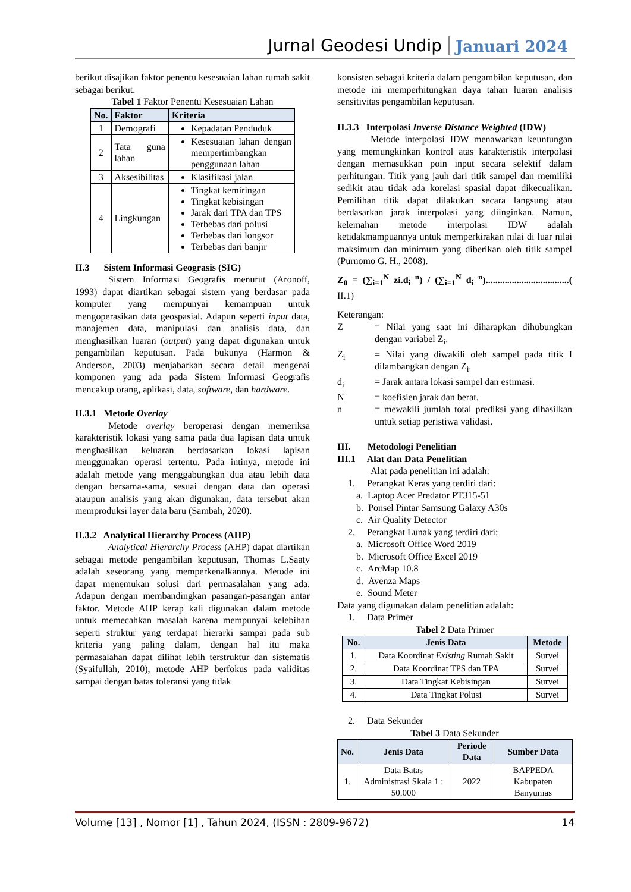Jurnal Geodesi Undip Januari 2024
berikut disajikan faktor penentu kesesuaian lahan rumah sakit sebagai berikut.
Tabel 1 Faktor Penentu Kesesuaian Lahan
| No. | Faktor | Kriteria |
| --- | --- | --- |
| 1 | Demografi | Kepadatan Penduduk |
| 2 | Tata guna lahan | Kesesuaian lahan dengan mempertimbangkan penggunaan lahan |
| 3 | Aksesibilitas | Klasifikasi jalan |
| 4 | Lingkungan | Tingkat kemiringan Tingkat kebisingan Jarak dari TPA dan TPS Terbebas dari polusi Terbebas dari longsor Terbebas dari banjir |
II.3 Sistem Informasi Geograsis (SIG)
Sistem Informasi Geografis menurut (Aronoff, 1993) dapat diartikan sebagai sistem yang berdasar pada komputer yang mempunyai kemampuan untuk mengoperasikan data geospasial. Adapun seperti input data, manajemen data, manipulasi dan analisis data, dan menghasilkan luaran (output) yang dapat digunakan untuk pengambilan keputusan. Pada bukunya (Harmon & Anderson, 2003) menjabarkan secara detail mengenai komponen yang ada pada Sistem Informasi Geografis mencakup orang, aplikasi, data, software, dan hardware.
II.3.1 Metode Overlay
Metode overlay beroperasi dengan memeriksa karakteristik lokasi yang sama pada dua lapisan data untuk menghasilkan keluaran berdasarkan lokasi lapisan menggunakan operasi tertentu. Pada intinya, metode ini adalah metode yang menggabungkan dua atau lebih data dengan bersama-sama, sesuai dengan data dan operasi ataupun analisis yang akan digunakan, data tersebut akan memproduksi layer data baru (Sambah, 2020).
II.3.2 Analytical Hierarchy Process (AHP)
Analytical Hierarchy Process (AHP) dapat diartikan sebagai metode pengambilan keputusan, Thomas L.Saaty adalah seseorang yang memperkenalkannya. Metode ini dapat menemukan solusi dari permasalahan yang ada. Adapun dengan membandingkan pasangan-pasangan antar faktor. Metode AHP kerap kali digunakan dalam metode untuk memecahkan masalah karena mempunyai kelebihan seperti struktur yang terdapat hierarki sampai pada sub kriteria yang paling dalam, dengan hal itu maka permasalahan dapat dilihat lebih terstruktur dan sistematis (Syaifullah, 2010), metode AHP berfokus pada validitas sampai dengan batas toleransi yang tidak
konsisten sebagai kriteria dalam pengambilan keputusan, dan metode ini memperhitungkan daya tahan luaran analisis sensitivitas pengambilan keputusan.
II.3.3 Interpolasi Inverse Distance Weighted (IDW)
Metode interpolasi IDW menawarkan keuntungan yang memungkinkan kontrol atas karakteristik interpolasi dengan memasukkan poin input secara selektif dalam perhitungan. Titik yang jauh dari titik sampel dan memiliki sedikit atau tidak ada korelasi spasial dapat dikecualikan. Pemilihan titik dapat dilakukan secara langsung atau berdasarkan jarak interpolasi yang diinginkan. Namun, kelemahan metode interpolasi IDW adalah ketidakmampuannya untuk memperkirakan nilai di luar nilai maksimum dan minimum yang diberikan oleh titik sampel (Purnomo G. H., 2008).
Z<sub>0</sub> = (∑<sub>i=1</sub><sup>N</sup> zi.d<sub>i</sub><sup>−n</sup>) / (∑<sub>i=1</sub><sup>N</sup> d<sub>i</sub><sup>−n</sup>)...................................( II.1)
Keterangan:
Z = Nilai yang saat ini diharapkan dihubungkan dengan variabel Z<sub>i</sub>.
Z<sub>i</sub> = Nilai yang diwakili oleh sampel pada titik I dilambangkan dengan Z<sub>i</sub>.
d<sub>i</sub> = Jarak antara lokasi sampel dan estimasi.
N = koefisien jarak dan berat.
n = mewakili jumlah total prediksi yang dihasilkan untuk setiap peristiwa validasi.
III. Metodologi Penelitian
III.1 Alat dan Data Penelitian
Alat pada penelitian ini adalah:
1. Perangkat Keras yang terdiri dari:
a. Laptop Acer Predator PT315-51
b. Ponsel Pintar Samsung Galaxy A30s
c. Air Quality Detector
2. Perangkat Lunak yang terdiri dari:
a. Microsoft Office Word 2019
b. Microsoft Office Excel 2019
c. ArcMap 10.8
d. Avenza Maps
e. Sound Meter
Data yang digunakan dalam penelitian adalah:
1. Data Primer
Tabel 2 Data Primer
| No. | Jenis Data | Metode |
| --- | --- | --- |
| 1. | Data Koordinat Existing Rumah Sakit | Survei |
| 2. | Data Koordinat TPS dan TPA | Survei |
| 3. | Data Tingkat Kebisingan | Survei |
| 4. | Data Tingkat Polusi | Survei |
2. Data Sekunder
Tabel 3 Data Sekunder
| No. | Jenis Data | Periode Data | Sumber Data |
| --- | --- | --- | --- |
| 1. | Data Batas Administrasi Skala 1 : 50.000 | 2022 | BAPPEDA Kabupaten Banyumas |
Volume [13] , Nomor [1] , Tahun 2024, (ISSN : 2809-9672) 14